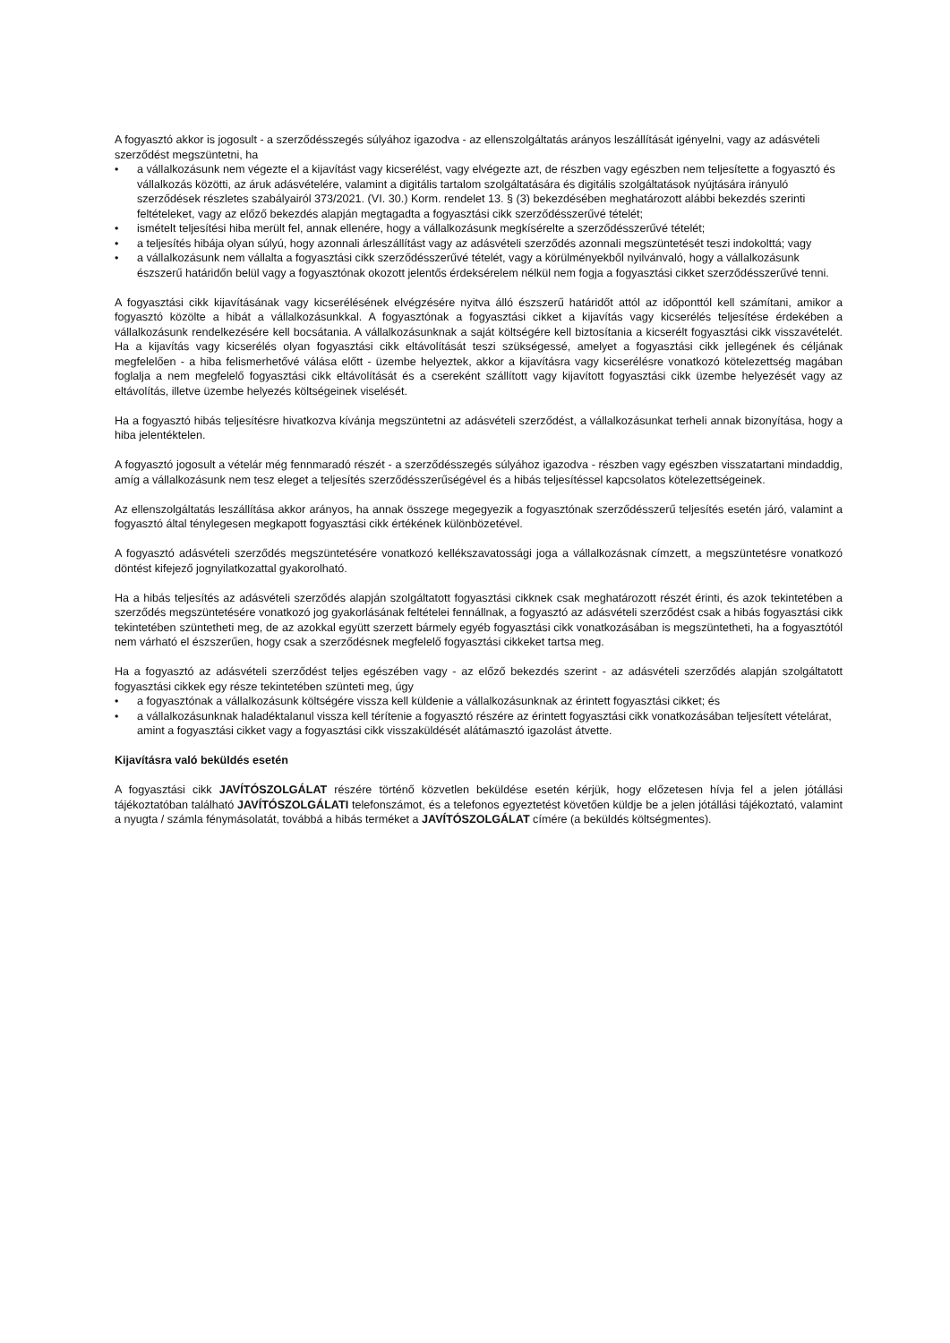A fogyasztó akkor is jogosult - a szerződésszegés súlyához igazodva - az ellenszolgáltatás arányos leszállítását igényelni, vagy az adásvételi szerződést megszüntetni, ha
• a vállalkozásunk nem végezte el a kijavítást vagy kicserélést, vagy elvégezte azt, de részben vagy egészben nem teljesítette a fogyasztó és vállalkozás közötti, az áruk adásvételére, valamint a digitális tartalom szolgáltatására és digitális szolgáltatások nyújtására irányuló szerződések részletes szabályairól 373/2021. (VI. 30.) Korm. rendelet 13. § (3) bekezdésében meghatározott alábbi bekezdés szerinti feltételeket, vagy az előző bekezdés alapján megtagadta a fogyasztási cikk szerződésszerűvé tételét;
• ismételt teljesítési hiba merült fel, annak ellenére, hogy a vállalkozásunk megkísérelte a szerződésszerűvé tételét;
• a teljesítés hibája olyan súlyú, hogy azonnali árleszállítást vagy az adásvételi szerződés azonnali megszüntetését teszi indokolttá; vagy
• a vállalkozásunk nem vállalta a fogyasztási cikk szerződésszerűvé tételét, vagy a körülményekből nyilvánvaló, hogy a vállalkozásunk észszerű határidőn belül vagy a fogyasztónak okozott jelentős érdeksérelem nélkül nem fogja a fogyasztási cikket szerződésszerűvé tenni.
A fogyasztási cikk kijavításának vagy kicserélésének elvégzésére nyitva álló észszerű határidőt attól az időponttól kell számítani, amikor a fogyasztó közölte a hibát a vállalkozásunkkal. A fogyasztónak a fogyasztási cikket a kijavítás vagy kicserélés teljesítése érdekében a vállalkozásunk rendelkezésére kell bocsátania. A vállalkozásunknak a saját költségére kell biztosítania a kicserélt fogyasztási cikk visszavételét. Ha a kijavítás vagy kicserélés olyan fogyasztási cikk eltávolítását teszi szükségessé, amelyet a fogyasztási cikk jellegének és céljának megfelelően - a hiba felismerhetővé válása előtt - üzembe helyeztek, akkor a kijavításra vagy kicserélésre vonatkozó kötelezettség magában foglalja a nem megfelelő fogyasztási cikk eltávolítását és a csereként szállított vagy kijavított fogyasztási cikk üzembe helyezését vagy az eltávolítás, illetve üzembe helyezés költségeinek viselését.
Ha a fogyasztó hibás teljesítésre hivatkozva kívánja megszüntetni az adásvételi szerződést, a vállalkozásunkat terheli annak bizonyítása, hogy a hiba jelentéktelen.
A fogyasztó jogosult a vételár még fennmaradó részét - a szerződésszegés súlyához igazodva - részben vagy egészben visszatartani mindaddig, amíg a vállalkozásunk nem tesz eleget a teljesítés szerződésszerűségével és a hibás teljesítéssel kapcsolatos kötelezettségeinek.
Az ellenszolgáltatás leszállítása akkor arányos, ha annak összege megegyezik a fogyasztónak szerződésszerű teljesítés esetén járó, valamint a fogyasztó által ténylegesen megkapott fogyasztási cikk értékének különbözetével.
A fogyasztó adásvételi szerződés megszüntetésére vonatkozó kellékszavatossági joga a vállalkozásnak címzett, a megszüntetésre vonatkozó döntést kifejező jognyilatkozattal gyakorolható.
Ha a hibás teljesítés az adásvételi szerződés alapján szolgáltatott fogyasztási cikknek csak meghatározott részét érinti, és azok tekintetében a szerződés megszüntetésére vonatkozó jog gyakorlásának feltételei fennállnak, a fogyasztó az adásvételi szerződést csak a hibás fogyasztási cikk tekintetében szüntetheti meg, de az azokkal együtt szerzett bármely egyéb fogyasztási cikk vonatkozásában is megszüntetheti, ha a fogyasztótól nem várható el észszerűen, hogy csak a szerződésnek megfelelő fogyasztási cikkeket tartsa meg.
Ha a fogyasztó az adásvételi szerződést teljes egészében vagy - az előző bekezdés szerint - az adásvételi szerződés alapján szolgáltatott fogyasztási cikkek egy része tekintetében szünteti meg, úgy
• a fogyasztónak a vállalkozásunk költségére vissza kell küldenie a vállalkozásunknak az érintett fogyasztási cikket; és
• a vállalkozásunknak haladéktalanul vissza kell térítenie a fogyasztó részére az érintett fogyasztási cikk vonatkozásában teljesített vételárat, amint a fogyasztási cikket vagy a fogyasztási cikk visszaküldését alátámasztó igazolást átvette.
Kijavításra való beküldés esetén
A fogyasztási cikk JAVÍTÓSZOLGÁLAT részére történő közvetlen beküldése esetén kérjük, hogy előzetesen hívja fel a jelen jótállási tájékoztatóban található JAVÍTÓSZOLGÁLATI telefonszámot, és a telefonos egyeztetést követően küldje be a jelen jótállási tájékoztató, valamint a nyugta / számla fénymásolatát, továbbá a hibás terméket a JAVÍTÓSZOLGÁLAT címére (a beküldés költségmentes).